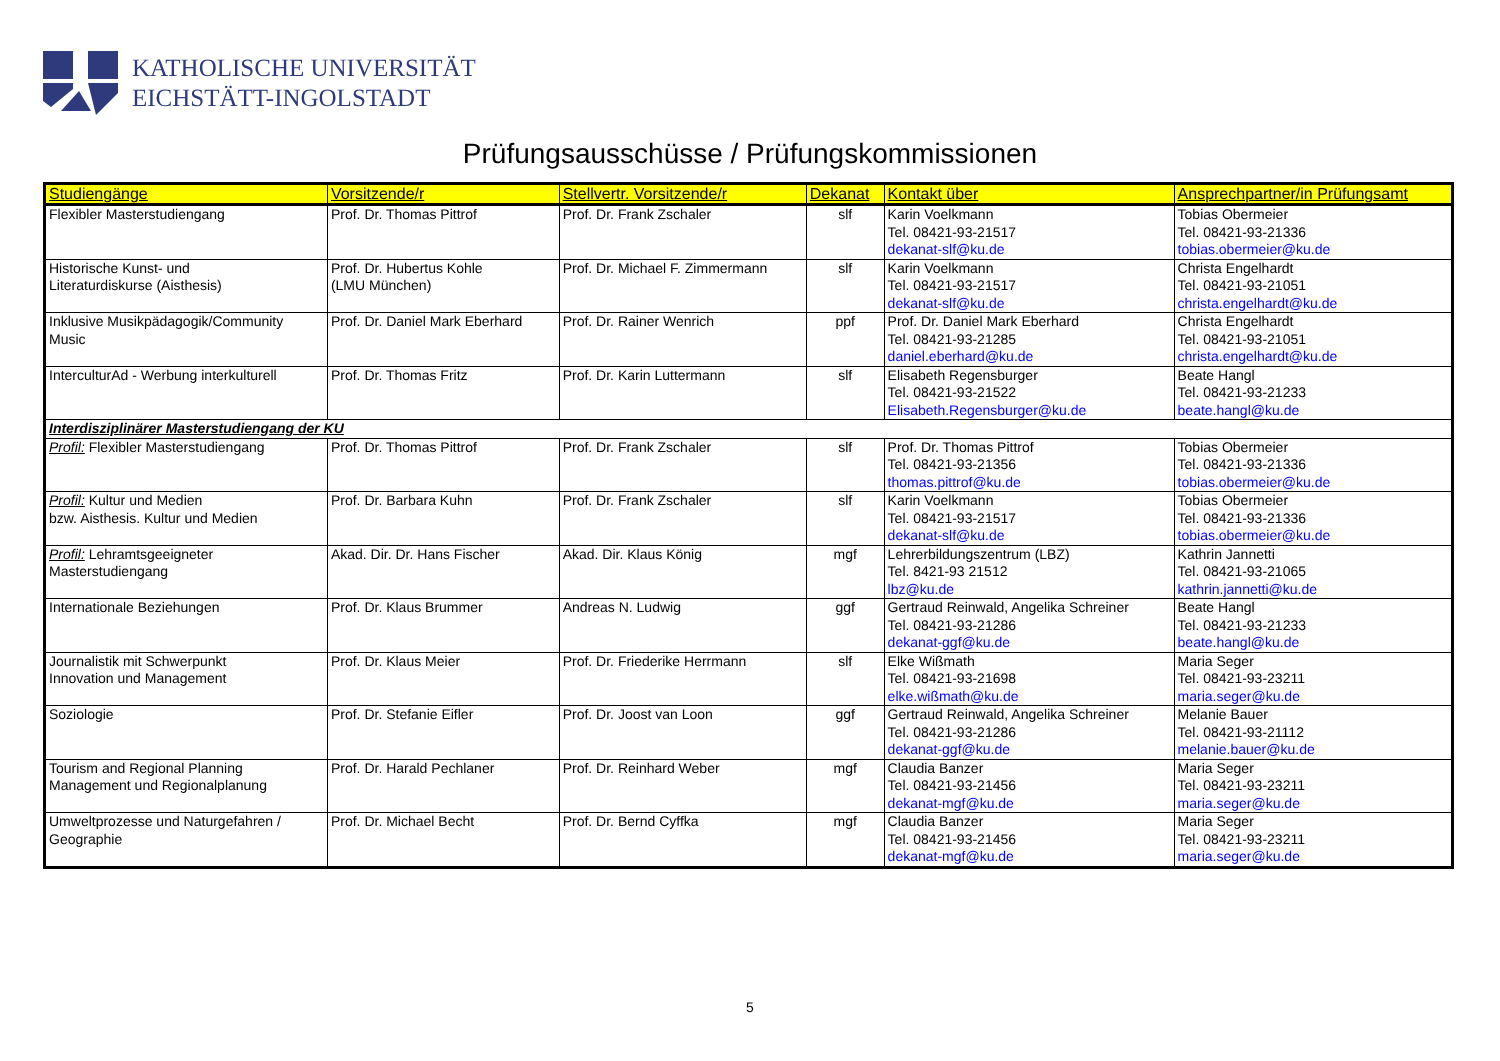KATHOLISCHE UNIVERSITÄT
EICHSTÄTT-INGOLSTADT
Prüfungsausschüsse / Prüfungskommissionen
| Studiengänge | Vorsitzende/r | Stellvertr. Vorsitzende/r | Dekanat | Kontakt über | Ansprechpartner/in Prüfungsamt |
| --- | --- | --- | --- | --- | --- |
| Flexibler Masterstudiengang | Prof. Dr. Thomas Pittrof | Prof. Dr. Frank Zschaler | slf | Karin Voelkmann Tel. 08421-93-21517 dekanat-slf@ku.de | Tobias Obermeier Tel. 08421-93-21336 tobias.obermeier@ku.de |
| Historische Kunst- und Literaturdiskurse (Aisthesis) | Prof. Dr. Hubertus Kohle (LMU München) | Prof. Dr. Michael F. Zimmermann | slf | Karin Voelkmann Tel. 08421-93-21517 dekanat-slf@ku.de | Christa Engelhardt Tel. 08421-93-21051 christa.engelhardt@ku.de |
| Inklusive Musikpädagogik/Community Music | Prof. Dr. Daniel Mark Eberhard | Prof. Dr. Rainer Wenrich | ppf | Prof. Dr. Daniel Mark Eberhard Tel. 08421-93-21285 daniel.eberhard@ku.de | Christa Engelhardt Tel. 08421-93-21051 christa.engelhardt@ku.de |
| InterculturAd - Werbung interkulturell | Prof. Dr. Thomas Fritz | Prof. Dr. Karin Luttermann | slf | Elisabeth Regensburger Tel. 08421-93-21522 Elisabeth.Regensburger@ku.de | Beate Hangl Tel. 08421-93-21233 beate.hangl@ku.de |
| Interdisziplinärer Masterstudiengang der KU | | | | | |
| Profil: Flexibler Masterstudiengang | Prof. Dr. Thomas Pittrof | Prof. Dr. Frank Zschaler | slf | Prof. Dr. Thomas Pittrof Tel. 08421-93-21356 thomas.pittrof@ku.de | Tobias Obermeier Tel. 08421-93-21336 tobias.obermeier@ku.de |
| Profil: Kultur und Medien bzw. Aisthesis. Kultur und Medien | Prof. Dr. Barbara Kuhn | Prof. Dr. Frank Zschaler | slf | Karin Voelkmann Tel. 08421-93-21517 dekanat-slf@ku.de | Tobias Obermeier Tel. 08421-93-21336 tobias.obermeier@ku.de |
| Profil: Lehramtsgeeigneter Masterstudiengang | Akad. Dir. Dr. Hans Fischer | Akad. Dir. Klaus König | mgf | Lehrerbildungszentrum (LBZ) Tel. 8421-93 21512 lbz@ku.de | Kathrin Jannetti Tel. 08421-93-21065 kathrin.jannetti@ku.de |
| Internationale Beziehungen | Prof. Dr. Klaus Brummer | Andreas N. Ludwig | ggf | Gertraud Reinwald, Angelika Schreiner Tel. 08421-93-21286 dekanat-ggf@ku.de | Beate Hangl Tel. 08421-93-21233 beate.hangl@ku.de |
| Journalistik mit Schwerpunkt Innovation und Management | Prof. Dr. Klaus Meier | Prof. Dr. Friederike Herrmann | slf | Elke Wißmath Tel. 08421-93-21698 elke.wißmath@ku.de | Maria Seger Tel. 08421-93-23211 maria.seger@ku.de |
| Soziologie | Prof. Dr. Stefanie Eifler | Prof. Dr. Joost van Loon | ggf | Gertraud Reinwald, Angelika Schreiner Tel. 08421-93-21286 dekanat-ggf@ku.de | Melanie Bauer Tel. 08421-93-21112 melanie.bauer@ku.de |
| Tourism and Regional Planning Management und Regionalplanung | Prof. Dr. Harald Pechlaner | Prof. Dr. Reinhard Weber | mgf | Claudia Banzer Tel. 08421-93-21456 dekanat-mgf@ku.de | Maria Seger Tel. 08421-93-23211 maria.seger@ku.de |
| Umweltprozesse und Naturgefahren / Geographie | Prof. Dr. Michael Becht | Prof. Dr. Bernd Cyffka | mgf | Claudia Banzer Tel. 08421-93-21456 dekanat-mgf@ku.de | Maria Seger Tel. 08421-93-23211 maria.seger@ku.de |
5